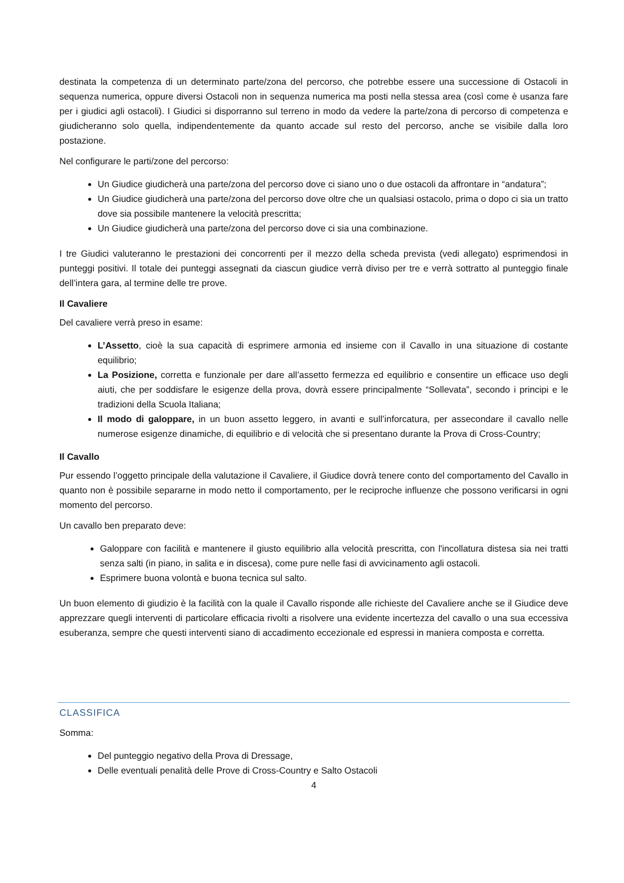destinata la competenza di un determinato parte/zona del percorso, che potrebbe essere una successione di Ostacoli in sequenza numerica, oppure diversi Ostacoli non in sequenza numerica ma posti nella stessa area (così come è usanza fare per i giudici agli ostacoli). I Giudici si disporranno sul terreno in modo da vedere la parte/zona di percorso di competenza e giudicheranno solo quella, indipendentemente da quanto accade sul resto del percorso, anche se visibile dalla loro postazione.
Nel configurare le parti/zone del percorso:
Un Giudice giudicherà una parte/zona del percorso dove ci siano uno o due ostacoli da affrontare in “andatura”;
Un Giudice giudicherà una parte/zona del percorso dove oltre che un qualsiasi ostacolo, prima o dopo ci sia un tratto dove sia possibile mantenere la velocità prescritta;
Un Giudice giudicherà una parte/zona del percorso dove ci sia una combinazione.
I tre Giudici valuteranno le prestazioni dei concorrenti per il mezzo della scheda prevista (vedi allegato) esprimendosi in punteggi positivi. Il totale dei punteggi assegnati da ciascun giudice verrà diviso per tre e verrà sottratto al punteggio finale dell’intera gara, al termine delle tre prove.
Il Cavaliere
Del cavaliere verrà preso in esame:
L’Assetto, cioè la sua capacità di esprimere armonia ed insieme con il Cavallo in una situazione di costante equilibrio;
La Posizione, corretta e funzionale per dare all’assetto fermezza ed equilibrio e consentire un efficace uso degli aiuti, che per soddisfare le esigenze della prova, dovrà essere principalmente “Sollevata”, secondo i principi e le tradizioni della Scuola Italiana;
Il modo di galoppare, in un buon assetto leggero, in avanti e sull’inforcatura, per assecondare il cavallo nelle numerose esigenze dinamiche, di equilibrio e di velocità che si presentano durante la Prova di Cross-Country;
Il Cavallo
Pur essendo l’oggetto principale della valutazione il Cavaliere, il Giudice dovrà tenere conto del comportamento del Cavallo in quanto non è possibile separarne in modo netto il comportamento, per le reciproche influenze che possono verificarsi in ogni momento del percorso.
Un cavallo ben preparato deve:
Galoppare con facilità e mantenere il giusto equilibrio alla velocità prescritta, con l'incollatura distesa sia nei tratti senza salti (in piano, in salita e in discesa), come pure nelle fasi di avvicinamento agli ostacoli.
Esprimere buona volontà e buona tecnica sul salto.
Un buon elemento di giudizio è la facilità con la quale il Cavallo risponde alle richieste del Cavaliere anche se il Giudice deve apprezzare quegli interventi di particolare efficacia rivolti a risolvere una evidente incertezza del cavallo o una sua eccessiva esuberanza, sempre che questi interventi siano di accadimento eccezionale ed espressi in maniera composta e corretta.
CLASSIFICA
Somma:
Del punteggio negativo della Prova di Dressage,
Delle eventuali penalità delle Prove di Cross-Country e Salto Ostacoli
4